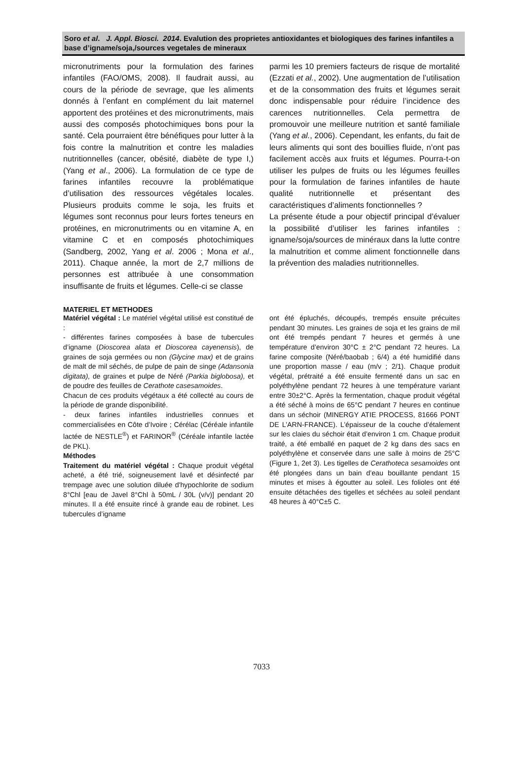Soro et al. J. Appl. Biosci. 2014. Evalution des proprietes antioxidantes et biologiques des farines infantiles a base d’igname/soja,/sources vegetales de mineraux
micronutriments pour la formulation des farines infantiles (FAO/OMS, 2008). Il faudrait aussi, au cours de la période de sevrage, que les aliments donnés à l’enfant en complément du lait maternel apportent des protéines et des micronutriments, mais aussi des composés photochimiques bons pour la santé. Cela pourraient être bénéfiques pour lutter à la fois contre la malnutrition et contre les maladies nutritionnelles (cancer, obésité, diabète de type I,) (Yang et al., 2006). La formulation de ce type de farines infantiles recouvre la problématique d’utilisation des ressources végétales locales. Plusieurs produits comme le soja, les fruits et légumes sont reconnus pour leurs fortes teneurs en protéines, en micronutriments ou en vitamine A, en vitamine C et en composés photochimiques (Sandberg, 2002, Yang et al. 2006 ; Mona et al., 2011). Chaque année, la mort de 2,7 millions de personnes est attribuée à une consommation insuffisante de fruits et légumes. Celle-ci se classe
parmi les 10 premiers facteurs de risque de mortalité (Ezzati et al., 2002). Une augmentation de l’utilisation et de la consommation des fruits et légumes serait donc indispensable pour réduire l’incidence des carences nutritionnelles. Cela permettra de promouvoir une meilleure nutrition et santé familiale (Yang et al., 2006). Cependant, les enfants, du fait de leurs aliments qui sont des bouillies fluide, n’ont pas facilement accès aux fruits et légumes. Pourra-t-on utiliser les pulpes de fruits ou les légumes feuilles pour la formulation de farines infantiles de haute qualité nutritionnelle et présentant des caractéristiques d’aliments fonctionnelles ?
La présente étude a pour objectif principal d’évaluer la possibilité d’utiliser les farines infantiles : igname/soja/sources de minéraux dans la lutte contre la malnutrition et comme aliment fonctionnelle dans la prévention des maladies nutritionnelles.
MATERIEL ET METHODES
Matériel végétal : Le matériel végétal utilisé est constitué de :
- différentes farines composées à base de tubercules d’igname (Dioscorea alata et Dioscorea cayenensis), de graines de soja germées ou non (Glycine max) et de grains de malt de mil séchés, de pulpe de pain de singe (Adansonia digitata), de graines et pulpe de Néré (Parkia biglobosa), et de poudre des feuilles de Cerathote casesamoides.
Chacun de ces produits végétaux a été collecté au cours de la période de grande disponibilité.
- deux farines infantiles industrielles connues et commercialisées en Côte d’Ivoire ; Cérélac (Céréale infantile lactée de NESTLE<sup>®</sup>) et FARINOR<sup>®</sup> (Céréale infantile lactée de PKL).
Méthodes
Traitement du matériel végétal : Chaque produit végétal acheté, a été trié, soigneusement lavé et désinfecté par trempage avec une solution diluée d'hypochlorite de sodium 8°Chl [eau de Javel 8°Chl à 50mL / 30L (v/v)] pendant 20 minutes. Il a été ensuite rincé à grande eau de robinet. Les tubercules d’igname
ont été épluchés, découpés, trempés ensuite précuites pendant 30 minutes. Les graines de soja et les grains de mil ont été trempés pendant 7 heures et germés à une température d’environ 30°C ± 2°C pendant 72 heures. La farine composite (Néré/baobab ; 6/4) a été humidifié dans une proportion masse / eau (m/v ; 2/1). Chaque produit végétal, prétraité a été ensuite fermenté dans un sac en polyéthylène pendant 72 heures à une température variant entre 30±2°C. Après la fermentation, chaque produit végétal a été séché à moins de 65°C pendant 7 heures en continue dans un séchoir (MINERGY ATIE PROCESS, 81666 PONT DE L’ARN-FRANCE). L’épaisseur de la couche d’étalement sur les claies du séchoir était d’environ 1 cm. Chaque produit traité, a été emballé en paquet de 2 kg dans des sacs en polyéthylène et conservée dans une salle à moins de 25°C (Figure 1, 2et 3). Les tigelles de Cerathoteca sesamoides ont été plongées dans un bain d’eau bouillante pendant 15 minutes et mises à égoutter au soleil. Les folioles ont été ensuite détachées des tigelles et séchées au soleil pendant 48 heures à 40°C±5 C.
7033